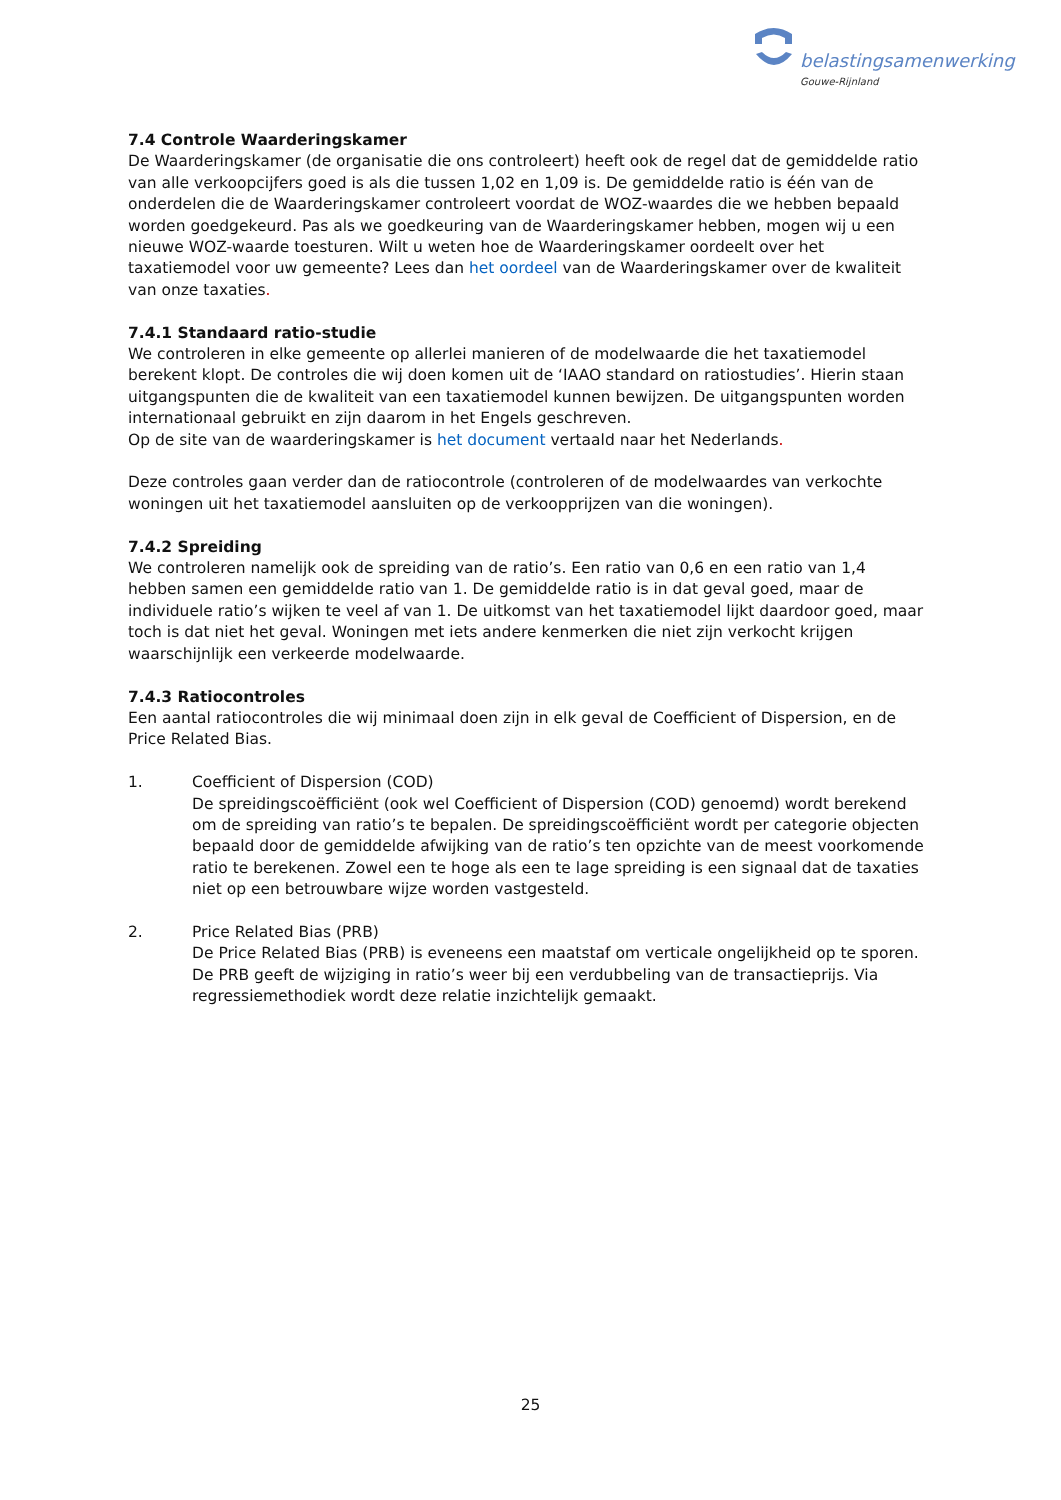belastingsamenwerking
Gouwe-Rijnland
7.4 Controle Waarderingskamer
De Waarderingskamer (de organisatie die ons controleert) heeft ook de regel dat de gemiddelde ratio van alle verkoopcijfers goed is als die tussen 1,02 en 1,09 is. De gemiddelde ratio is één van de onderdelen die de Waarderingskamer controleert voordat de WOZ-waardes die we hebben bepaald worden goedgekeurd. Pas als we goedkeuring van de Waarderingskamer hebben, mogen wij u een nieuwe WOZ-waarde toesturen. Wilt u weten hoe de Waarderingskamer oordeelt over het taxatiemodel voor uw gemeente? Lees dan het oordeel van de Waarderingskamer over de kwaliteit van onze taxaties.
7.4.1 Standaard ratio-studie
We controleren in elke gemeente op allerlei manieren of de modelwaarde die het taxatiemodel berekent klopt. De controles die wij doen komen uit de ‘IAAO standard on ratiostudies’. Hierin staan uitgangspunten die de kwaliteit van een taxatiemodel kunnen bewijzen. De uitgangspunten worden internationaal gebruikt en zijn daarom in het Engels geschreven.
Op de site van de waarderingskamer is het document vertaald naar het Nederlands.
Deze controles gaan verder dan de ratiocontrole (controleren of de modelwaardes van verkochte woningen uit het taxatiemodel aansluiten op de verkoopprijzen van die woningen).
7.4.2 Spreiding
We controleren namelijk ook de spreiding van de ratio’s. Een ratio van 0,6 en een ratio van 1,4 hebben samen een gemiddelde ratio van 1. De gemiddelde ratio is in dat geval goed, maar de individuele ratio’s wijken te veel af van 1. De uitkomst van het taxatiemodel lijkt daardoor goed, maar toch is dat niet het geval. Woningen met iets andere kenmerken die niet zijn verkocht krijgen waarschijnlijk een verkeerde modelwaarde.
7.4.3 Ratiocontroles
Een aantal ratiocontroles die wij minimaal doen zijn in elk geval de Coefficient of Dispersion, en de Price Related Bias.
1. Coefficient of Dispersion (COD)
De spreidingscoëfficiënt (ook wel Coefficient of Dispersion (COD) genoemd) wordt berekend om de spreiding van ratio’s te bepalen. De spreidingscoëfficiënt wordt per categorie objecten bepaald door de gemiddelde afwijking van de ratio’s ten opzichte van de meest voorkomende ratio te berekenen. Zowel een te hoge als een te lage spreiding is een signaal dat de taxaties niet op een betrouwbare wijze worden vastgesteld.
2. Price Related Bias (PRB)
De Price Related Bias (PRB) is eveneens een maatstaf om verticale ongelijkheid op te sporen. De PRB geeft de wijziging in ratio’s weer bij een verdubbeling van de transactieprijs. Via regressiemethodiek wordt deze relatie inzichtelijk gemaakt.
25